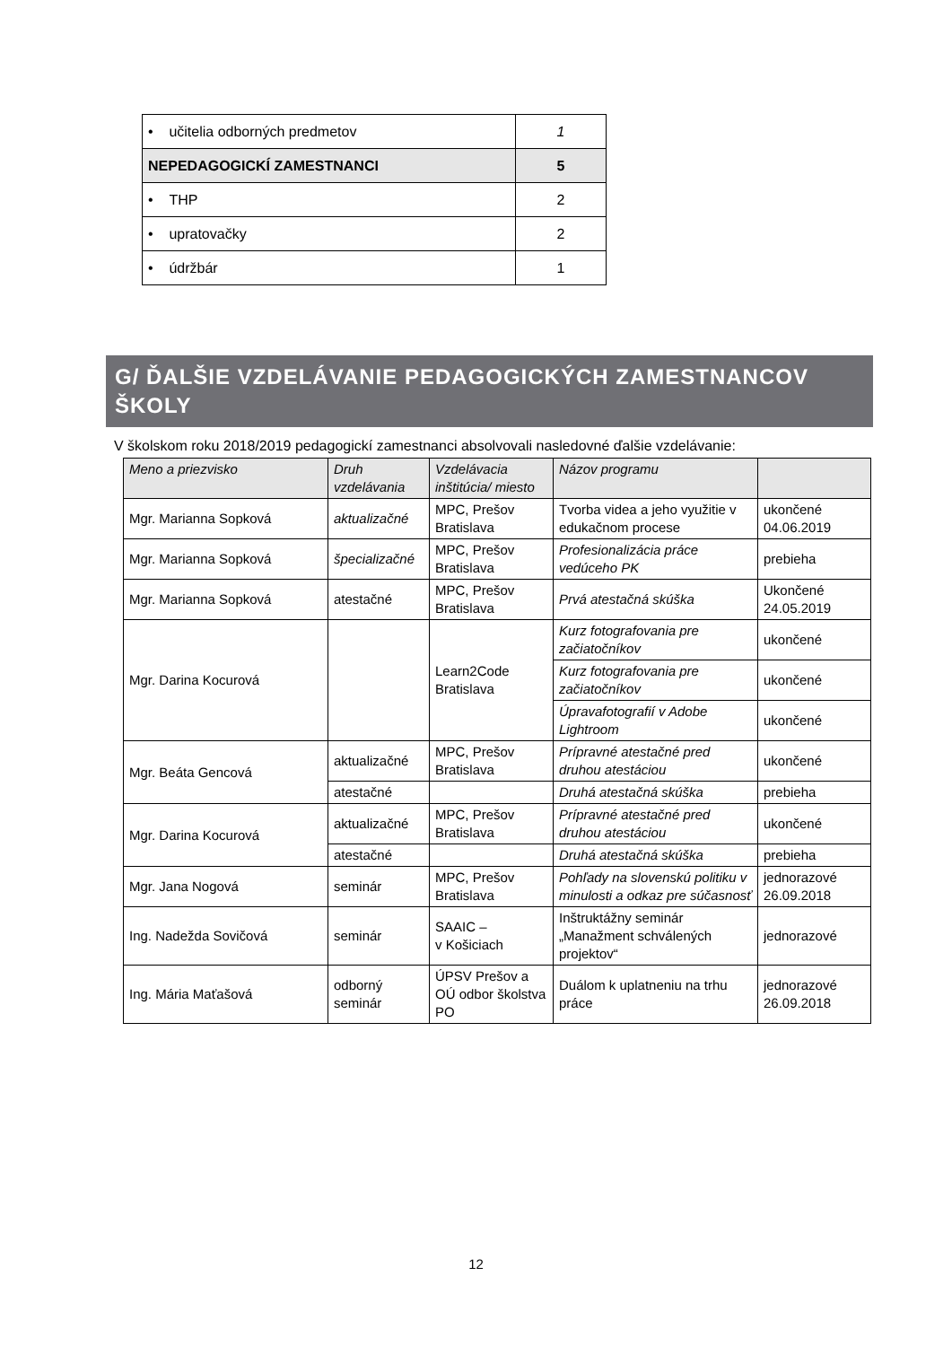| • učitelia odborných predmetov | 1 |
| NEPEDAGOGICKÍ ZAMESTNANCI | 5 |
| • THP | 2 |
| • upratovačky | 2 |
| • údržbár | 1 |
G/ ĎALŠIE VZDELÁVANIE PEDAGOGICKÝCH ZAMESTNANCOV ŠKOLY
V školskom roku 2018/2019 pedagogickí zamestnanci absolvovali nasledovné ďalšie vzdelávanie:
| Meno a priezvisko | Druh vzdelávania | Vzdelávacia inštitúcia/ miesto | Názov programu | |
| --- | --- | --- | --- | --- |
| Mgr. Marianna Sopková | aktualizačné | MPC, Prešov Bratislava | Tvorba videa a jeho využitie v edukačnom procese | ukončené 04.06.2019 |
| Mgr. Marianna Sopková | špecializačné | MPC, Prešov Bratislava | Profesionalizácia práce vedúceho PK | prebieha |
| Mgr. Marianna Sopková | atestačné | MPC, Prešov Bratislava | Prvá atestačná skúška | Ukončené 24.05.2019 |
| Mgr. Darina Kocurová | | Learn2Code Bratislava | Kurz fotografovania pre začiatočníkov | ukončené |
| | | | Kurz fotografovania pre začiatočníkov | ukončené |
| | | | Úpravafotografií v Adobe Lightroom | ukončené |
| Mgr. Beáta Gencová | aktualizačné | MPC, Prešov Bratislava | Prípravné atestačné pred druhou atestáciou | ukončené |
| | atestačné | | Druhá atestačná skúška | prebieha |
| Mgr. Darina Kocurová | aktualizačné | MPC, Prešov Bratislava | Prípravné atestačné pred druhou atestáciou | ukončené |
| | atestačné | | Druhá atestačná skúška | prebieha |
| Mgr. Jana Nogová | seminár | MPC, Prešov Bratislava | Pohľady na slovenskú politiku v minulosti a odkaz pre súčasnosť | jednorazové 26.09.2018 |
| Ing. Nadežda Sovičová | seminár | SAAIC – v Košiciach | Inštruktážny seminár „Manažment schválených projektov“ | jednorazové |
| Ing. Mária Maťašová | odborný seminár | ÚPSV Prešov a OÚ odbor školstva PO | Duálom k uplatneniu na trhu práce | jednorazové 26.09.2018 |
12